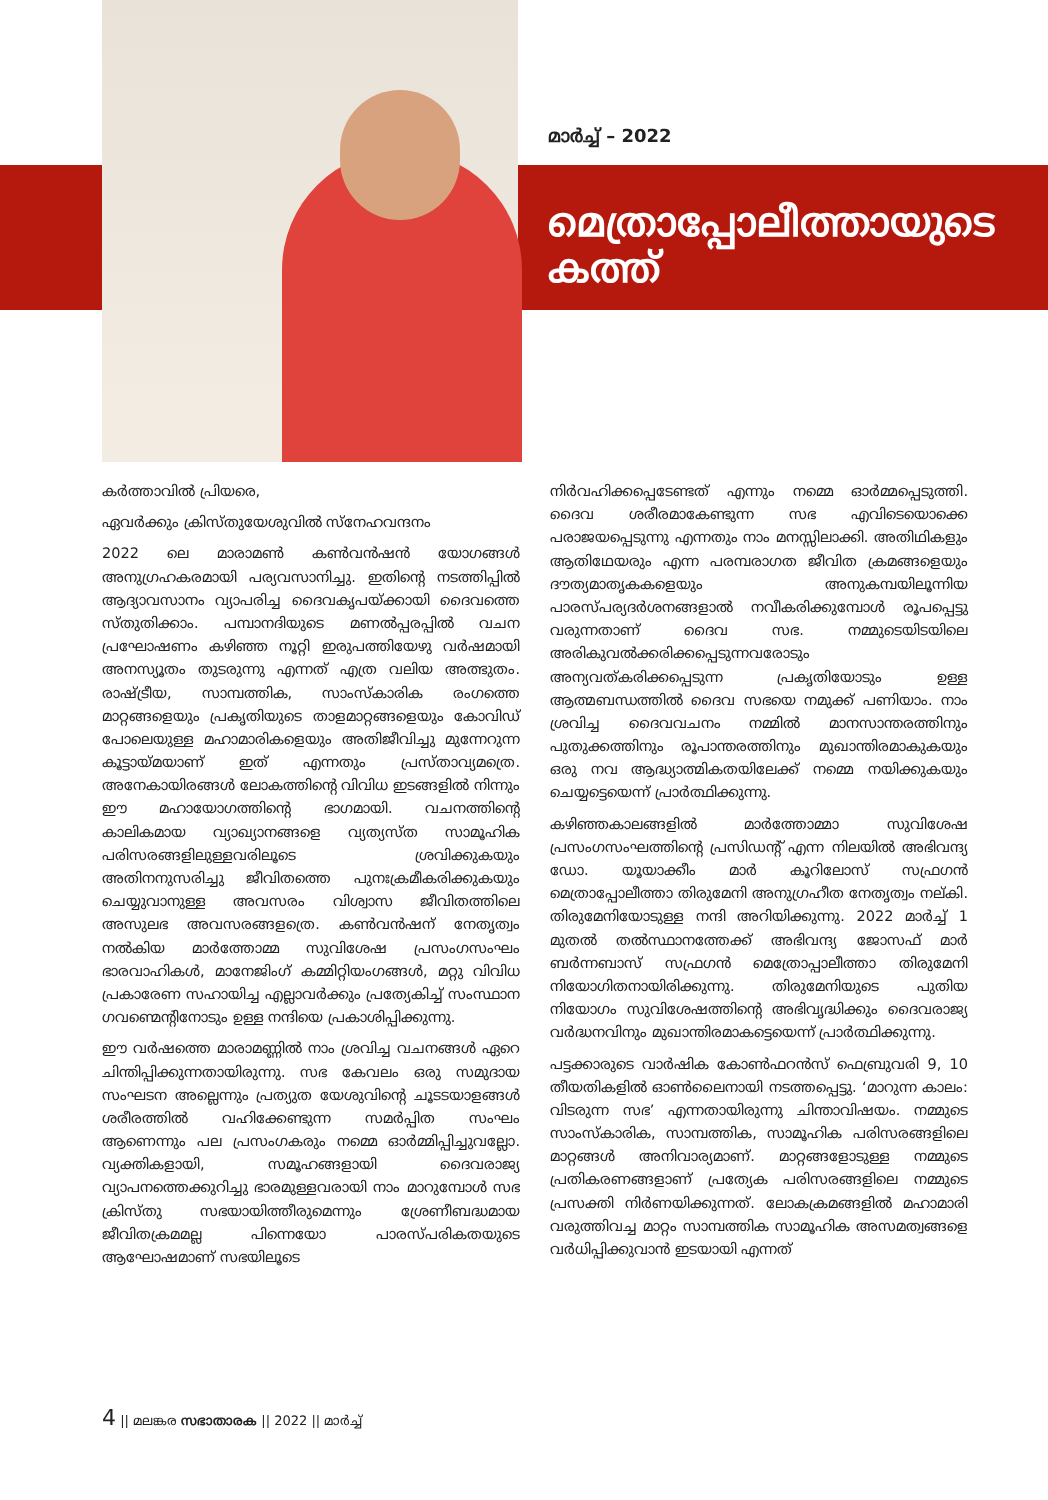മാർച്ച് – 2022
മെത്രാപ്പോലീത്തായുടെ
കത്ത്
കർത്താവിൽ പ്രിയരെ,
ഏവർക്കും ക്രിസ്തുയേശുവിൽ സ്നേഹവന്ദനം
2022 ലെ മാരാമൺ കൺവൻഷൻ യോഗങ്ങൾ അനുഗ്രഹകരമായി പര്യവസാനിച്ചു. ഇതിന്റെ നടത്തിപ്പിൽ ആദ്യാവസാനം വ്യാപരിച്ച ദൈവകൃപയ്ക്കായി ദൈവത്തെ സ്തുതിക്കാം. പമ്പാനദിയുടെ മണൽപ്പരപ്പിൽ വചന പ്രഘോഷണം കഴിഞ്ഞ നൂറ്റി ഇരുപത്തിയേഴു വർഷമായി അനസ്യൂതം തുടരുന്നു എന്നത് എത്ര വലിയ അത്ഭുതം. രാഷ്ട്രീയ, സാമ്പത്തിക, സാംസ്കാരിക രംഗത്തെ മാറ്റങ്ങളെയും പ്രകൃതിയുടെ താളമാറ്റങ്ങളെയും കോവിഡ് പോലെയുള്ള മഹാമാരികളെയും അതിജീവിച്ചു മുന്നേറുന്ന കൂട്ടായ്മയാണ് ഇത് എന്നതും പ്രസ്താവ്യമത്രെ. അനേകായിരങ്ങൾ ലോകത്തിന്റെ വിവിധ ഇടങ്ങളിൽ നിന്നും ഈ മഹായോഗത്തിന്റെ ഭാഗമായി. വചനത്തിന്റെ കാലികമായ വ്യാഖ്യാനങ്ങളെ വ്യത്യസ്ത സാമൂഹിക പരിസരങ്ങളിലുള്ളവരിലൂടെ ശ്രവിക്കുകയും അതിനനുസരിച്ചു ജീവിതത്തെ പുനഃക്രമീകരിക്കുകയും ചെയ്യുവാനുള്ള അവസരം വിശ്വാസ ജീവിതത്തിലെ അസുലഭ അവസരങ്ങളത്രെ. കൺവൻഷന് നേതൃത്വം നൽകിയ മാർത്തോമ്മ സുവിശേഷ പ്രസംഗസംഘം ഭാരവാഹികൾ, മാനേജിംഗ് കമ്മിറ്റിയംഗങ്ങൾ, മറ്റു വിവിധ പ്രകാരേണ സഹായിച്ച എല്ലാവർക്കും പ്രത്യേകിച്ച് സംസ്ഥാന ഗവണ്മെന്റിനോടും ഉള്ള നന്ദിയെ പ്രകാശിപ്പിക്കുന്നു.
ഈ വർഷത്തെ മാരാമണ്ണിൽ നാം ശ്രവിച്ച വചനങ്ങൾ ഏറെ ചിന്തിപ്പിക്കുന്നതായിരുന്നു. സഭ കേവലം ഒരു സമുദായ സംഘടന അല്ലെന്നും പ്രത്യുത യേശുവിന്റെ ചൂടടയാളങ്ങൾ ശരീരത്തിൽ വഹിക്കേണ്ടുന്ന സമർപ്പിത സംഘം ആണെന്നും പല പ്രസംഗകരും നമ്മെ ഓർമ്മിപ്പിച്ചുവല്ലോ. വ്യക്തികളായി, സമൂഹങ്ങളായി ദൈവരാജ്യ വ്യാപനത്തെക്കുറിച്ചു ഭാരമുള്ളവരായി നാം മാറുമ്പോൾ സഭ ക്രിസ്തു സഭയായിത്തീരുമെന്നും ശ്രേണീബദ്ധമായ ജീവിതക്രമമല്ല പിന്നെയോ പാരസ്പരികതയുടെ ആഘോഷമാണ് സഭയിലൂടെ
നിർവഹിക്കപ്പെടേണ്ടത് എന്നും നമ്മെ ഓർമ്മപ്പെടുത്തി. ദൈവ ശരീരമാകേണ്ടുന്ന സഭ എവിടെയൊക്കെ പരാജയപ്പെടുന്നു എന്നതും നാം മനസ്സിലാക്കി. അതിഥികളും ആതിഥേയരും എന്ന പരമ്പരാഗത ജീവിത ക്രമങ്ങളെയും ദൗത്യമാതൃകകളെയും അനുകമ്പയിലൂന്നിയ പാരസ്പര്യദർശനങ്ങളാൽ നവീകരിക്കുമ്പോൾ രൂപപ്പെട്ടു വരുന്നതാണ് ദൈവ സഭ. നമ്മുടെയിടയിലെ അരികുവൽക്കരിക്കപ്പെടുന്നവരോടും അന്യവത്കരിക്കപ്പെടുന്ന പ്രകൃതിയോടും ഉള്ള ആത്മബന്ധത്തിൽ ദൈവ സഭയെ നമുക്ക് പണിയാം. നാം ശ്രവിച്ച ദൈവവചനം നമ്മിൽ മാനസാന്തരത്തിനും പുതുക്കത്തിനും രൂപാന്തരത്തിനും മുഖാന്തിരമാകുകയും ഒരു നവ ആദ്ധ്യാത്മികതയിലേക്ക് നമ്മെ നയിക്കുകയും ചെയ്യട്ടെയെന്ന് പ്രാർത്ഥിക്കുന്നു.
കഴിഞ്ഞകാലങ്ങളിൽ മാർത്തോമ്മാ സുവിശേഷ പ്രസംഗസംഘത്തിന്റെ പ്രസിഡന്റ് എന്ന നിലയിൽ അഭിവന്ദ്യ ഡോ. യൂയാക്കീം മാർ കൂറിലോസ് സഫ്രഗൻ മെത്രാപ്പോലീത്താ തിരുമേനി അനുഗ്രഹീത നേതൃത്വം നല്കി. തിരുമേനിയോടുള്ള നന്ദി അറിയിക്കുന്നു. 2022 മാർച്ച് 1 മുതൽ തൽസ്ഥാനത്തേക്ക് അഭിവന്ദ്യ ജോസഫ് മാർ ബർന്നബാസ് സഫ്രഗൻ മെത്രോപ്പാലീത്താ തിരുമേനി നിയോഗിതനായിരിക്കുന്നു. തിരുമേനിയുടെ പുതിയ നിയോഗം സുവിശേഷത്തിന്റെ അഭിവൃദ്ധിക്കും ദൈവരാജ്യ വർദ്ധനവിനും മുഖാന്തിരമാകട്ടെയെന്ന് പ്രാർത്ഥിക്കുന്നു.
പട്ടക്കാരുടെ വാർഷിക കോൺഫറൻസ് ഫെബ്രുവരി 9, 10 തീയതികളിൽ ഓൺലൈനായി നടത്തപ്പെട്ടു. ‘മാറുന്ന കാലം: വിടരുന്ന സഭ’ എന്നതായിരുന്നു ചിന്താവിഷയം. നമ്മുടെ സാംസ്കാരിക, സാമ്പത്തിക, സാമൂഹിക പരിസരങ്ങളിലെ മാറ്റങ്ങൾ അനിവാര്യമാണ്. മാറ്റങ്ങളോടുള്ള നമ്മുടെ പ്രതികരണങ്ങളാണ് പ്രത്യേക പരിസരങ്ങളിലെ നമ്മുടെ പ്രസക്തി നിർണയിക്കുന്നത്. ലോകക്രമങ്ങളിൽ മഹാമാരി വരുത്തിവച്ച മാറ്റം സാമ്പത്തിക സാമൂഹിക അസമത്വങ്ങളെ വർധിപ്പിക്കുവാൻ ഇടയായി എന്നത്
4 || മലങ്കര സഭാതാരക || 2022 || മാർച്ച്